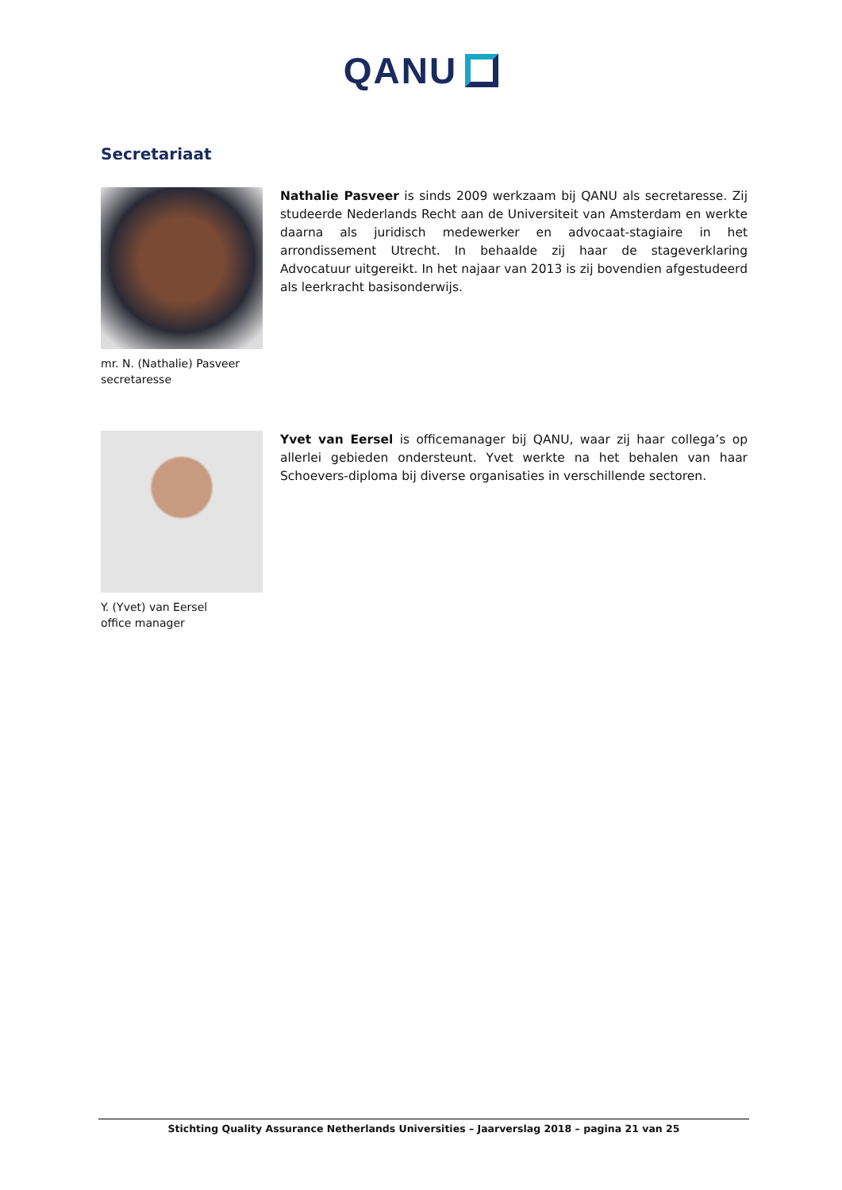QANU
Secretariaat
mr. N. (Nathalie) Pasveer
secretaresse
Nathalie Pasveer is sinds 2009 werkzaam bij QANU als secretaresse. Zij studeerde Nederlands Recht aan de Universiteit van Amsterdam en werkte daarna als juridisch medewerker en advocaat-stagiaire in het arrondissement Utrecht. In behaalde zij haar de stageverklaring Advocatuur uitgereikt. In het najaar van 2013 is zij bovendien afgestudeerd als leerkracht basisonderwijs.
Y. (Yvet) van Eersel
office manager
Yvet van Eersel is officemanager bij QANU, waar zij haar collega’s op allerlei gebieden ondersteunt. Yvet werkte na het behalen van haar Schoevers-diploma bij diverse organisaties in verschillende sectoren.
Stichting Quality Assurance Netherlands Universities – Jaarverslag 2018 – pagina 21 van 25